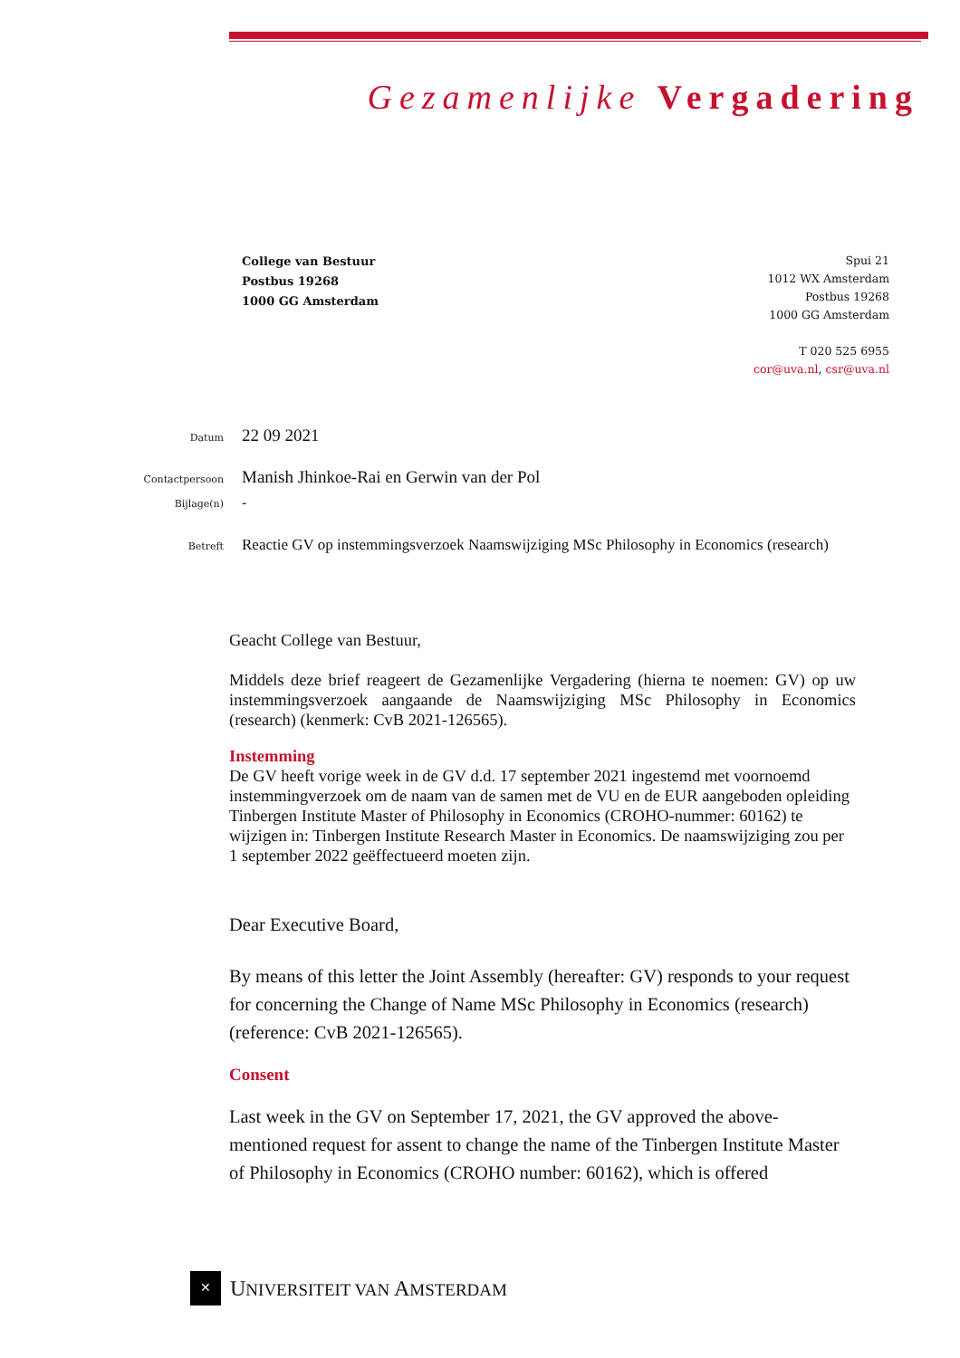Gezamenlijke Vergadering
College van Bestuur
Postbus 19268
1000 GG Amsterdam
Spui 21
1012 WX Amsterdam
Postbus 19268
1000 GG Amsterdam
T 020 525 6955
cor@uva.nl, csr@uva.nl
Datum 22 09 2021
Contactpersoon Manish Jhinkoe-Rai en Gerwin van der Pol
Bijlage(n) -
Betreft Reactie GV op instemmingsverzoek Naamswijziging MSc Philosophy in Economics (research)
Geacht College van Bestuur,
Middels deze brief reageert de Gezamenlijke Vergadering (hierna te noemen: GV) op uw instemmingsverzoek aangaande de Naamswijziging MSc Philosophy in Economics (research) (kenmerk: CvB 2021-126565).
Instemming
De GV heeft vorige week in de GV d.d. 17 september 2021 ingestemd met voornoemd instemmingverzoek om de naam van de samen met de VU en de EUR aangeboden opleiding Tinbergen Institute Master of Philosophy in Economics (CROHO-nummer: 60162) te wijzigen in: Tinbergen Institute Research Master in Economics. De naamswijziging zou per 1 september 2022 geëffectueerd moeten zijn.
Dear Executive Board,
By means of this letter the Joint Assembly (hereafter: GV) responds to your request for concerning the Change of Name MSc Philosophy in Economics (research) (reference: CvB 2021-126565).
Consent
Last week in the GV on September 17, 2021, the GV approved the above-mentioned request for assent to change the name of the Tinbergen Institute Master of Philosophy in Economics (CROHO number: 60162), which is offered
✕
UNIVERSITEIT VAN AMSTERDAM